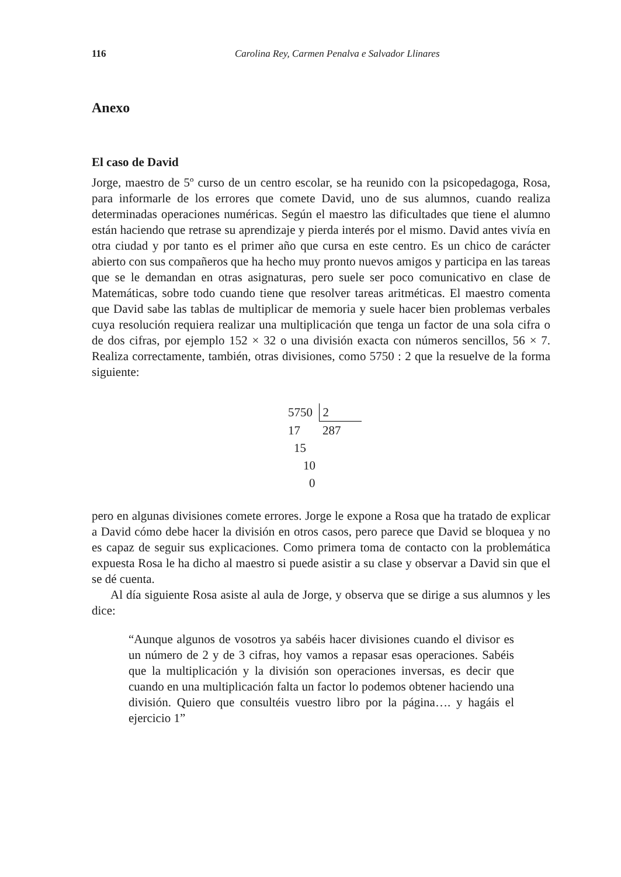116 Carolina Rey, Carmen Penalva e Salvador Llinares
Anexo
El caso de David
Jorge, maestro de 5º curso de un centro escolar, se ha reunido con la psicopedagoga, Rosa, para informarle de los errores que comete David, uno de sus alumnos, cuando realiza determinadas operaciones numéricas. Según el maestro las dificultades que tiene el alumno están haciendo que retrase su aprendizaje y pierda interés por el mismo. David antes vivía en otra ciudad y por tanto es el primer año que cursa en este centro. Es un chico de carácter abierto con sus compañeros que ha hecho muy pronto nuevos amigos y participa en las tareas que se le demandan en otras asignaturas, pero suele ser poco comunicativo en clase de Matemáticas, sobre todo cuando tiene que resolver tareas aritméticas. El maestro comenta que David sabe las tablas de multiplicar de memoria y suele hacer bien problemas verbales cuya resolución requiera realizar una multiplicación que tenga un factor de una sola cifra o de dos cifras, por ejemplo 152 × 32 o una división exacta con números sencillos, 56 × 7. Realiza correctamente, también, otras divisiones, como 5750 : 2 que la resuelve de la forma siguiente:
| 5750 | 2 |
| 17 | 287 |
| 15 | |
| 10 | |
| 0 | |
pero en algunas divisiones comete errores. Jorge le expone a Rosa que ha tratado de explicar a David cómo debe hacer la división en otros casos, pero parece que David se bloquea y no es capaz de seguir sus explicaciones. Como primera toma de contacto con la problemática expuesta Rosa le ha dicho al maestro si puede asistir a su clase y observar a David sin que el se dé cuenta.
Al día siguiente Rosa asiste al aula de Jorge, y observa que se dirige a sus alumnos y les dice:
“Aunque algunos de vosotros ya sabéis hacer divisiones cuando el divisor es un número de 2 y de 3 cifras, hoy vamos a repasar esas operaciones. Sabéis que la multiplicación y la división son operaciones inversas, es decir que cuando en una multiplicación falta un factor lo podemos obtener haciendo una división. Quiero que consultéis vuestro libro por la página…. y hagáis el ejercicio 1”